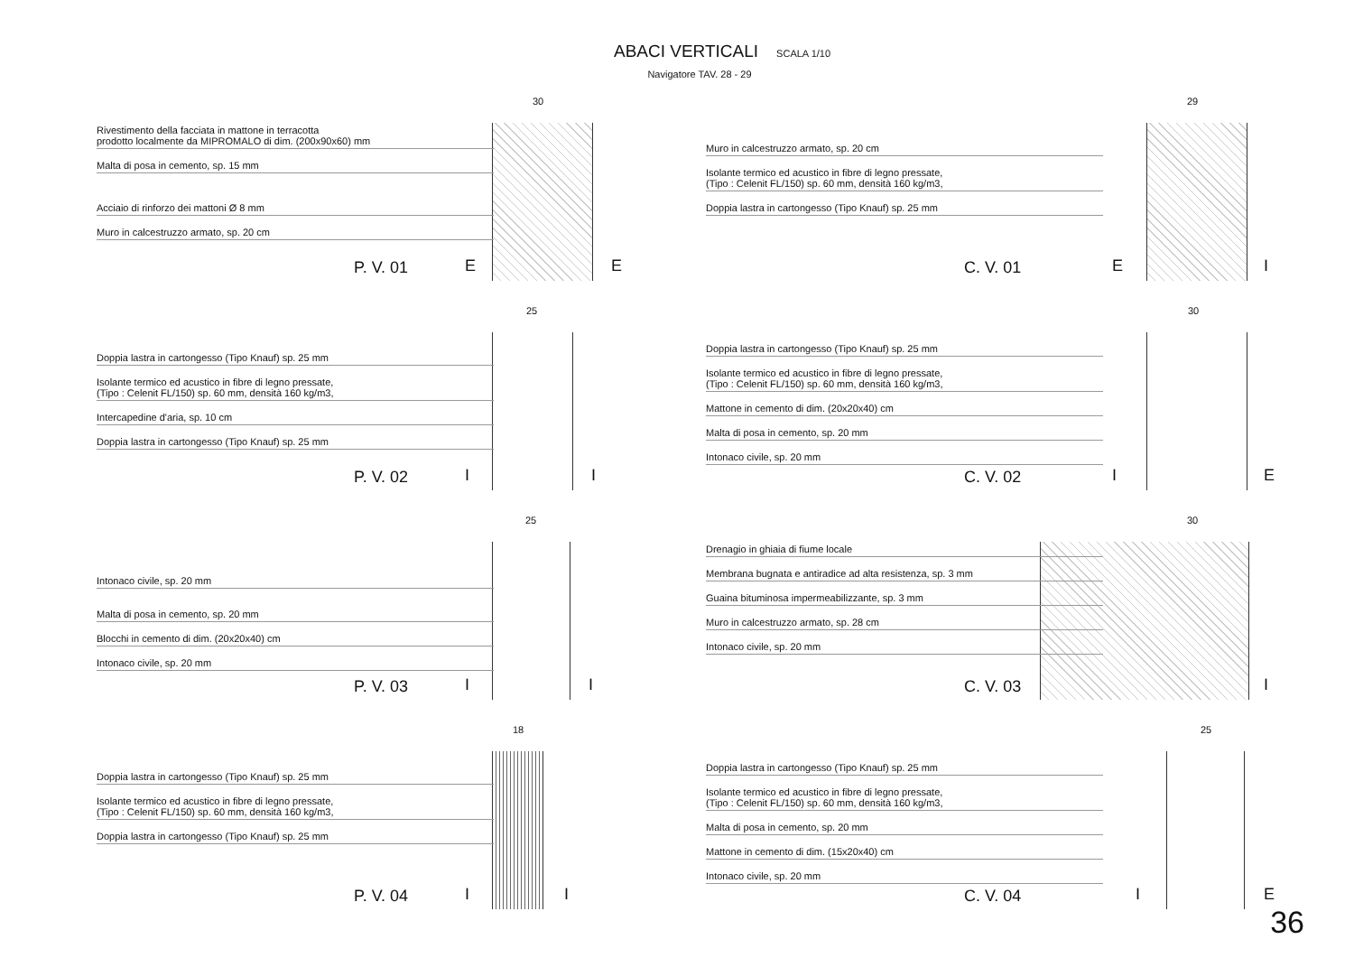ABACI VERTICALI
SCALA 1/10
Navigatore TAV. 28 - 29
30
Rivestimento della facciata in mattone in terracotta
prodotto localmente da MIPROMALO di dim. (200x90x60) mm
Malta di posa in cemento, sp. 15 mm
Acciaio di rinforzo dei mattoni Ø 8 mm
Muro in calcestruzzo armato, sp. 20 cm
P. V. 01 E E
29
Muro in calcestruzzo armato, sp. 20 cm
Isolante termico ed acustico in fibre di legno pressate,
(Tipo : Celenit FL/150) sp. 60 mm, densità 160 kg/m3,
Doppia lastra in cartongesso (Tipo Knauf) sp. 25 mm
C. V. 01 E I
25
Doppia lastra in cartongesso (Tipo Knauf) sp. 25 mm
Isolante termico ed acustico in fibre di legno pressate,
(Tipo : Celenit FL/150) sp. 60 mm, densità 160 kg/m3,
Intercapedine d'aria, sp. 10 cm
Doppia lastra in cartongesso (Tipo Knauf) sp. 25 mm
P. V. 02 I I
30
Doppia lastra in cartongesso (Tipo Knauf) sp. 25 mm
Isolante termico ed acustico in fibre di legno pressate,
(Tipo : Celenit FL/150) sp. 60 mm, densità 160 kg/m3,
Mattone in cemento di dim. (20x20x40) cm
Malta di posa in cemento, sp. 20 mm
Intonaco civile, sp. 20 mm
C. V. 02 I E
25
Intonaco civile, sp. 20 mm
Malta di posa in cemento, sp. 20 mm
Blocchi in cemento di dim. (20x20x40) cm
Intonaco civile, sp. 20 mm
P. V. 03 I I
30
Drenagio in ghiaia di fiume locale
Membrana bugnata e antiradice ad alta resistenza, sp. 3 mm
Guaina bituminosa impermeabilizzante, sp. 3 mm
Muro in calcestruzzo armato, sp. 28 cm
Intonaco civile, sp. 20 mm
C. V. 03 I
18
Doppia lastra in cartongesso (Tipo Knauf) sp. 25 mm
Isolante termico ed acustico in fibre di legno pressate,
(Tipo : Celenit FL/150) sp. 60 mm, densità 160 kg/m3,
Doppia lastra in cartongesso (Tipo Knauf) sp. 25 mm
P. V. 04 I I
25
Doppia lastra in cartongesso (Tipo Knauf) sp. 25 mm
Isolante termico ed acustico in fibre di legno pressate,
(Tipo : Celenit FL/150) sp. 60 mm, densità 160 kg/m3,
Malta di posa in cemento, sp. 20 mm
Mattone in cemento di dim. (15x20x40) cm
Intonaco civile, sp. 20 mm
C. V. 04 I E
36